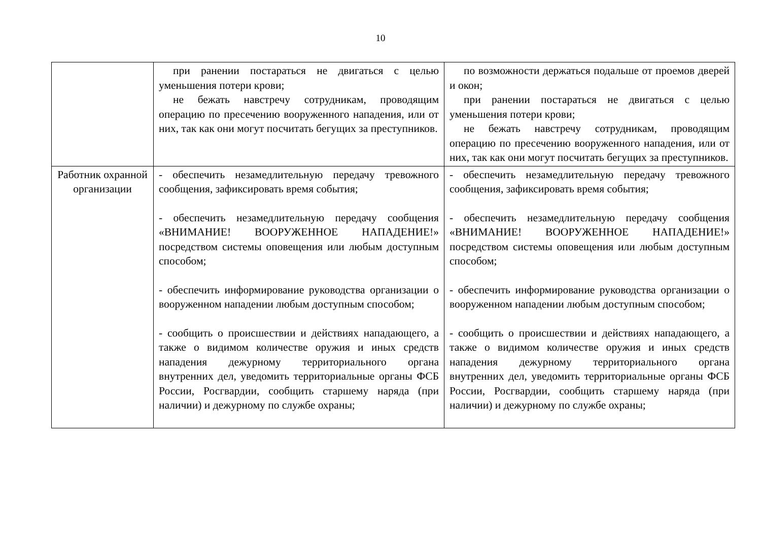10
| | при ранении постараться не двигаться с целью уменьшения потери крови; не бежать навстречу сотрудникам, проводящим операцию по пресечению вооруженного нападения, или от них, так как они могут посчитать бегущих за преступников. | по возможности держаться подальше от проемов дверей и окон; при ранении постараться не двигаться с целью уменьшения потери крови; не бежать навстречу сотрудникам, проводящим операцию по пресечению вооруженного нападения, или от них, так как они могут посчитать бегущих за преступников. |
| Работник охранной организации | - обеспечить незамедлительную передачу тревожного сообщения, зафиксировать время события; - обеспечить незамедлительную передачу сообщения «ВНИМАНИЕ! ВООРУЖЕННОЕ НАПАДЕНИЕ!» посредством системы оповещения или любым доступным способом; - обеспечить информирование руководства организации о вооруженном нападении любым доступным способом; - сообщить о происшествии и действиях нападающего, а также о видимом количестве оружия и иных средств нападения дежурному территориального органа внутренних дел, уведомить территориальные органы ФСБ России, Росгвардии, сообщить старшему наряда (при наличии) и дежурному по службе охраны; | - обеспечить незамедлительную передачу тревожного сообщения, зафиксировать время события; - обеспечить незамедлительную передачу сообщения «ВНИМАНИЕ! ВООРУЖЕННОЕ НАПАДЕНИЕ!» посредством системы оповещения или любым доступным способом; - обеспечить информирование руководства организации о вооруженном нападении любым доступным способом; - сообщить о происшествии и действиях нападающего, а также о видимом количестве оружия и иных средств нападения дежурному территориального органа внутренних дел, уведомить территориальные органы ФСБ России, Росгвардии, сообщить старшему наряда (при наличии) и дежурному по службе охраны; |